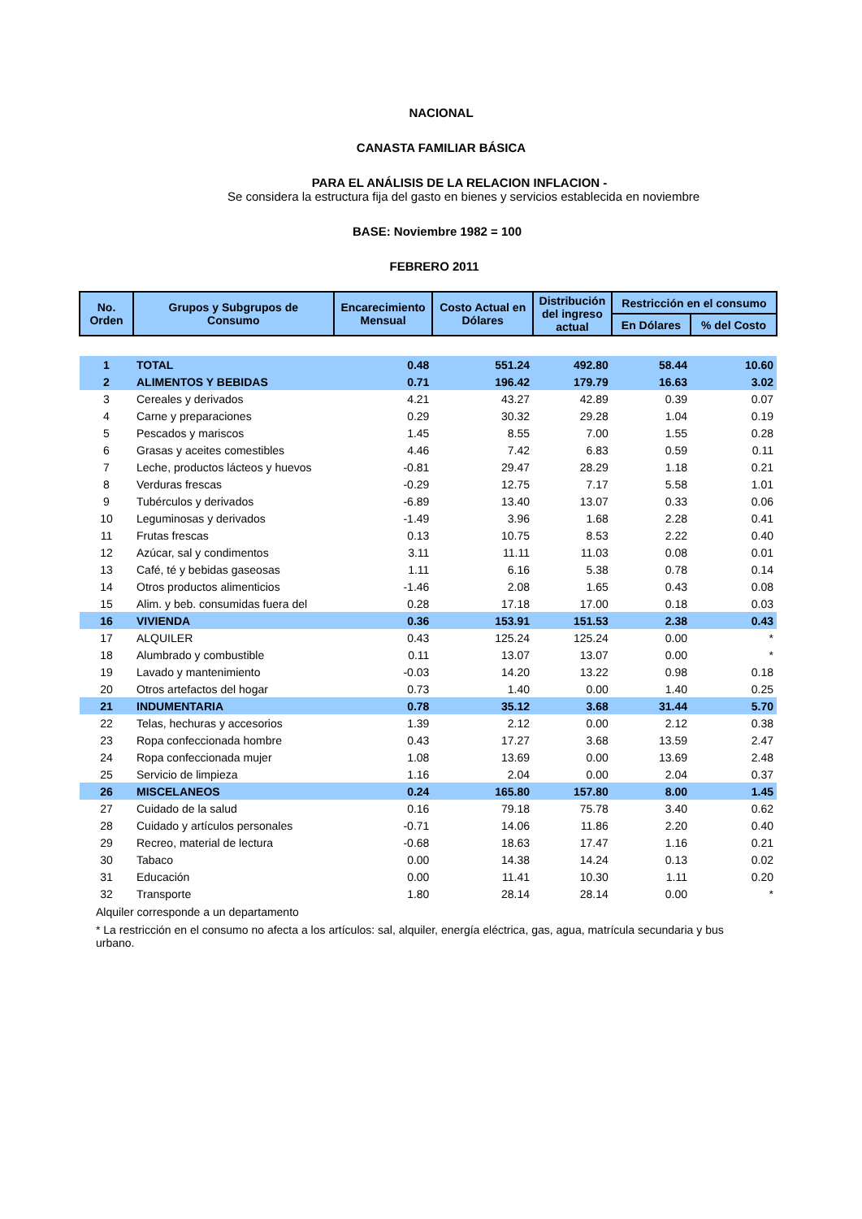NACIONAL
CANASTA FAMILIAR BÁSICA
PARA EL ANÁLISIS DE LA RELACION INFLACION -
Se considera la estructura fija del gasto en bienes y servicios establecida en noviembre
BASE: Noviembre 1982 = 100
FEBRERO 2011
| No. Orden | Grupos y Subgrupos de Consumo | Encarecimiento Mensual | Costo Actual en Dólares | Distribución del ingreso actual | Restricción en el consumo | |
| --- | --- | --- | --- | --- | --- | --- |
| | | | | | En Dólares | % del Costo |
| 1 | TOTAL | 0.48 | 551.24 | 492.80 | 58.44 | 10.60 |
| 2 | ALIMENTOS Y BEBIDAS | 0.71 | 196.42 | 179.79 | 16.63 | 3.02 |
| 3 | Cereales y derivados | 4.21 | 43.27 | 42.89 | 0.39 | 0.07 |
| 4 | Carne y preparaciones | 0.29 | 30.32 | 29.28 | 1.04 | 0.19 |
| 5 | Pescados y mariscos | 1.45 | 8.55 | 7.00 | 1.55 | 0.28 |
| 6 | Grasas y aceites comestibles | 4.46 | 7.42 | 6.83 | 0.59 | 0.11 |
| 7 | Leche, productos lácteos y huevos | -0.81 | 29.47 | 28.29 | 1.18 | 0.21 |
| 8 | Verduras frescas | -0.29 | 12.75 | 7.17 | 5.58 | 1.01 |
| 9 | Tubérculos y derivados | -6.89 | 13.40 | 13.07 | 0.33 | 0.06 |
| 10 | Leguminosas y derivados | -1.49 | 3.96 | 1.68 | 2.28 | 0.41 |
| 11 | Frutas frescas | 0.13 | 10.75 | 8.53 | 2.22 | 0.40 |
| 12 | Azúcar, sal y condimentos | 3.11 | 11.11 | 11.03 | 0.08 | 0.01 |
| 13 | Café, té y bebidas gaseosas | 1.11 | 6.16 | 5.38 | 0.78 | 0.14 |
| 14 | Otros productos alimenticios | -1.46 | 2.08 | 1.65 | 0.43 | 0.08 |
| 15 | Alim. y beb. consumidas fuera del | 0.28 | 17.18 | 17.00 | 0.18 | 0.03 |
| 16 | VIVIENDA | 0.36 | 153.91 | 151.53 | 2.38 | 0.43 |
| 17 | ALQUILER | 0.43 | 125.24 | 125.24 | 0.00 | * |
| 18 | Alumbrado y combustible | 0.11 | 13.07 | 13.07 | 0.00 | * |
| 19 | Lavado y mantenimiento | -0.03 | 14.20 | 13.22 | 0.98 | 0.18 |
| 20 | Otros artefactos del hogar | 0.73 | 1.40 | 0.00 | 1.40 | 0.25 |
| 21 | INDUMENTARIA | 0.78 | 35.12 | 3.68 | 31.44 | 5.70 |
| 22 | Telas, hechuras y accesorios | 1.39 | 2.12 | 0.00 | 2.12 | 0.38 |
| 23 | Ropa confeccionada hombre | 0.43 | 17.27 | 3.68 | 13.59 | 2.47 |
| 24 | Ropa confeccionada mujer | 1.08 | 13.69 | 0.00 | 13.69 | 2.48 |
| 25 | Servicio de limpieza | 1.16 | 2.04 | 0.00 | 2.04 | 0.37 |
| 26 | MISCELANEOS | 0.24 | 165.80 | 157.80 | 8.00 | 1.45 |
| 27 | Cuidado de la salud | 0.16 | 79.18 | 75.78 | 3.40 | 0.62 |
| 28 | Cuidado y artículos personales | -0.71 | 14.06 | 11.86 | 2.20 | 0.40 |
| 29 | Recreo, material de lectura | -0.68 | 18.63 | 17.47 | 1.16 | 0.21 |
| 30 | Tabaco | 0.00 | 14.38 | 14.24 | 0.13 | 0.02 |
| 31 | Educación | 0.00 | 11.41 | 10.30 | 1.11 | 0.20 |
| 32 | Transporte | 1.80 | 28.14 | 28.14 | 0.00 | * |
Alquiler corresponde a un departamento
* La restricción en el consumo no afecta a los artículos: sal, alquiler, energía eléctrica, gas, agua, matrícula secundaria y bus urbano.